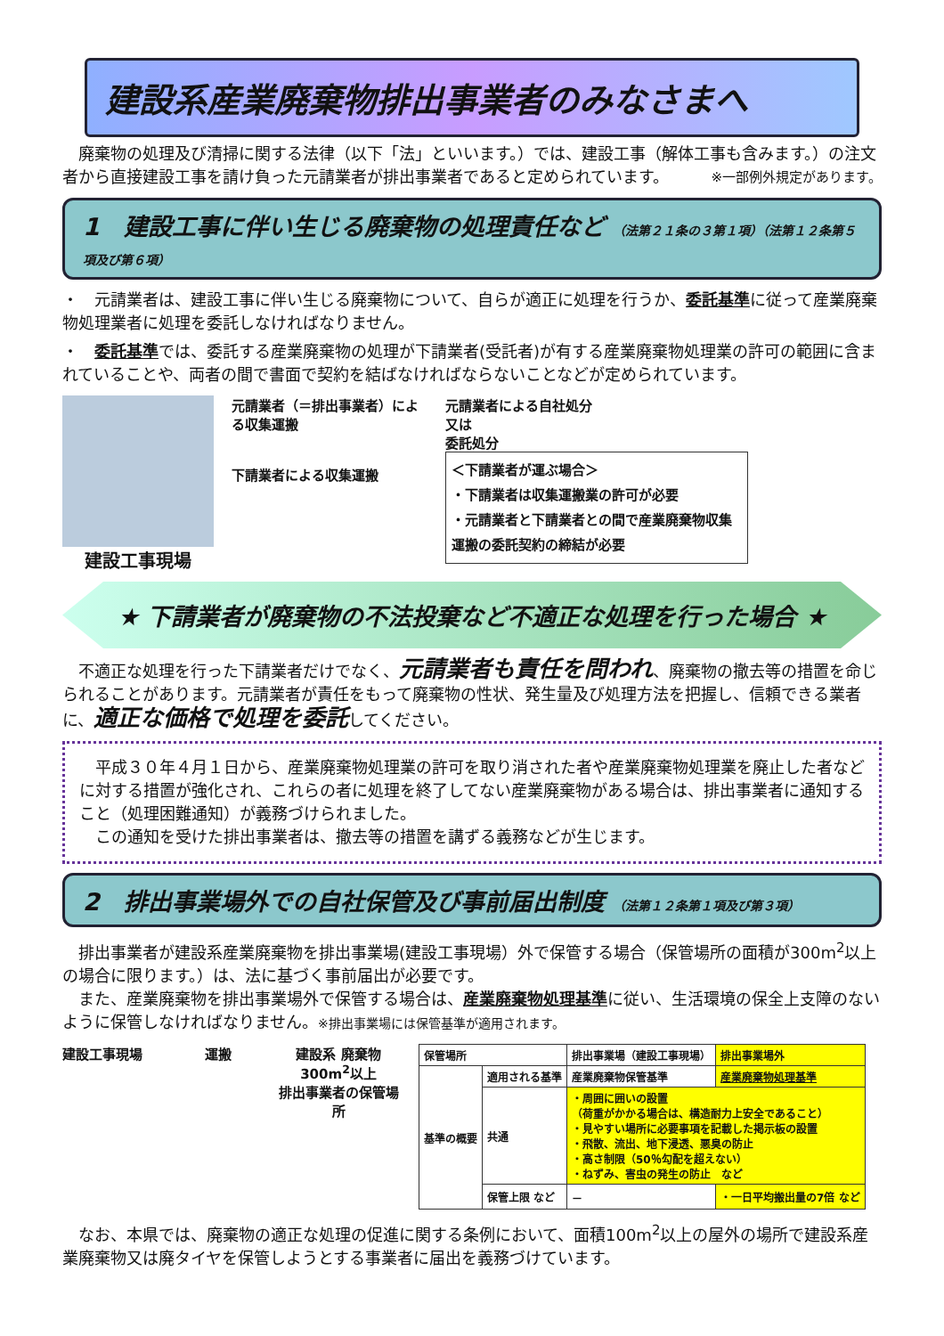建設系産業廃棄物排出事業者のみなさまへ
　廃棄物の処理及び清掃に関する法律（以下「法」といいます。）では、建設工事（解体工事も含みます。）の注文者から直接建設工事を請け負った元請業者が排出事業者であると定められています。 ※一部例外規定があります。
1　建設工事に伴い生じる廃棄物の処理責任など （法第２１条の３第１項）（法第１２条第５項及び第６項）
・　元請業者は、建設工事に伴い生じる廃棄物について、自らが適正に処理を行うか、委託基準に従って産業廃棄物処理業者に処理を委託しなければなりません。
・　委託基準では、委託する産業廃棄物の処理が下請業者(受託者)が有する産業廃棄物処理業の許可の範囲に含まれていることや、両者の間で書面で契約を結ばなければならないことなどが定められています。
建設工事現場
元請業者（＝排出事業者）による収集運搬
下請業者による収集運搬
元請業者による自社処分
又は
委託処分
＜下請業者が運ぶ場合＞
・下請業者は収集運搬業の許可が必要
・元請業者と下請業者との間で産業廃棄物収集運搬の委託契約の締結が必要
★ 下請業者が廃棄物の不法投棄など不適正な処理を行った場合 ★
　不適正な処理を行った下請業者だけでなく、元請業者も責任を問われ、廃棄物の撤去等の措置を命じられることがあります。元請業者が責任をもって廃棄物の性状、発生量及び処理方法を把握し、信頼できる業者に、適正な価格で処理を委託してください。
　平成３０年４月１日から、産業廃棄物処理業の許可を取り消された者や産業廃棄物処理業を廃止した者などに対する措置が強化され、これらの者に処理を終了してない産業廃棄物がある場合は、排出事業者に通知すること（処理困難通知）が義務づけられました。
　この通知を受けた排出事業者は、撤去等の措置を講ずる義務などが生じます。
2　排出事業場外での自社保管及び事前届出制度 （法第１２条第１項及び第３項）
　排出事業者が建設系産業廃棄物を排出事業場(建設工事現場）外で保管する場合（保管場所の面積が300m<sup>2</sup>以上の場合に限ります。）は、法に基づく事前届出が必要です。
　また、産業廃棄物を排出事業場外で保管する場合は、産業廃棄物処理基準に従い、生活環境の保全上支障のないように保管しなければなりません。※排出事業場には保管基準が適用されます。
建設工事現場 運搬 建設系 廃棄物
300m<sup>2</sup>以上
排出事業者の保管場所
| 保管場所 | | 排出事業場（建設工事現場） | 排出事業場外 |
| 基準の概要 | 適用される基準 | 産業廃棄物保管基準 | 産業廃棄物処理基準 |
| | 共通 | ・周囲に囲いの設置 （荷重がかかる場合は、構造耐力上安全であること） ・見やすい場所に必要事項を記載した掲示板の設置 ・飛散、流出、地下浸透、悪臭の防止 ・高さ制限（50％勾配を超えない） ・ねずみ、害虫の発生の防止 など | |
| | 保管上限 など | － | ・一日平均搬出量の7倍 など |
　なお、本県では、廃棄物の適正な処理の促進に関する条例において、面積100m<sup>2</sup>以上の屋外の場所で建設系産業廃棄物又は廃タイヤを保管しようとする事業者に届出を義務づけています。